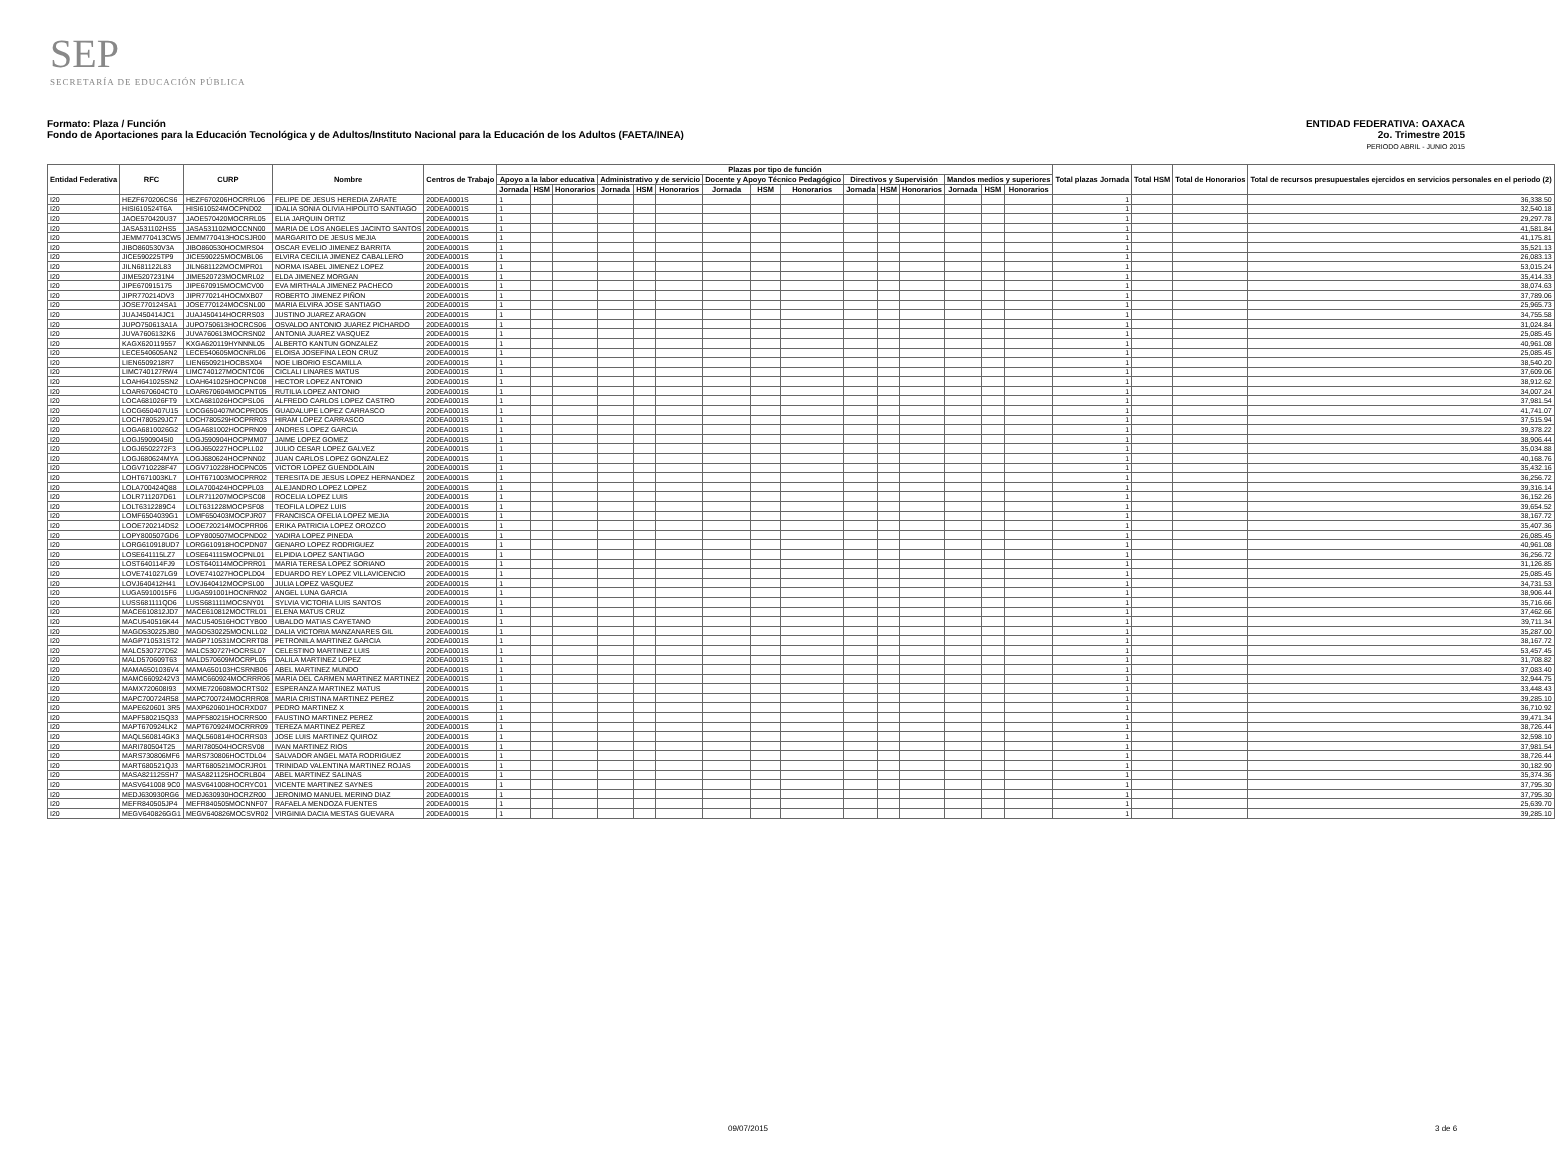SEP
SECRETARÍA DE EDUCACIÓN PÚBLICA
ENTIDAD FEDERATIVA: OAXACA
2o. Trimestre 2015
PERIODO ABRIL - JUNIO 2015
Formato: Plaza / Función
Fondo de Aportaciones para la Educación Tecnológica y de Adultos/Instituto Nacional para la Educación de los Adultos (FAETA/INEA)
| Entidad Federativa | RFC | CURP | Nombre | Centros de Trabajo | Plazas por tipo de función | | | | | | | | | | | | | | | Total plazas Jornada | Total HSM | Total de Honorarios | Total de recursos presupuestales ejercidos en servicios personales en el periodo (2) |
| --- | --- | --- | --- | --- | --- | --- | --- | --- | --- | --- | --- | --- | --- | --- | --- | --- | --- | --- | --- | --- | --- | --- | --- |
| | | | | | Apoyo a la labor educativa | | | Administrativo y de servicio | | | Docente y Apoyo Técnico Pedagógico | | | Directivos y Supervisión | | | Mandos medios y superiores | | | | | | |
| | | | | | Jornada | HSM | Honorarios | Jornada | HSM | Honorarios | Jornada | HSM | Honorarios | Jornada | HSM | Honorarios | Jornada | HSM | Honorarios | | | | |
| I20 | HEZF670206CS6 | HEZF670206HOCRRL06 | FELIPE DE JESUS HEREDIA ZARATE | 20DEA0001S | 1 | | | | | | | | | | | | | | | 1 | | | 36,338.50 |
| I20 | HISI610524T6A | HISI610524MOCPND02 | IDALIA SONIA OLIVIA HIPOLITO SANTIAGO | 20DEA0001S | 1 | | | | | | | | | | | | | | | 1 | | | 32,540.18 |
| I20 | JAOE570420U37 | JAOE570420MOCRRL05 | ELIA JARQUIN ORTIZ | 20DEA0001S | 1 | | | | | | | | | | | | | | | 1 | | | 29,297.78 |
| I20 | JASA531102HS5 | JASA531102MOCCNN00 | MARIA DE LOS ANGELES JACINTO SANTOS | 20DEA0001S | 1 | | | | | | | | | | | | | | | 1 | | | 41,581.84 |
| I20 | JEMM770413CW5 | JEMM770413HOCSJR00 | MARGARITO DE JESUS MEJIA | 20DEA0001S | 1 | | | | | | | | | | | | | | | 1 | | | 41,175.81 |
| I20 | JIBO860530V3A | JIBO860530HOCMRS04 | OSCAR EVELIO JIMENEZ BARRITA | 20DEA0001S | 1 | | | | | | | | | | | | | | | 1 | | | 35,521.13 |
| I20 | JICE590225TP9 | JICE590225MOCMBL06 | ELVIRA CECILIA JIMENEZ CABALLERO | 20DEA0001S | 1 | | | | | | | | | | | | | | | 1 | | | 26,083.13 |
| I20 | JILN681122L83 | JILN681122MOCMPR01 | NORMA ISABEL JIMENEZ LOPEZ | 20DEA0001S | 1 | | | | | | | | | | | | | | | 1 | | | 53,015.24 |
| I20 | JIME5207231N4 | JIME520723MOCMRL02 | ELDA JIMENEZ MORGAN | 20DEA0001S | 1 | | | | | | | | | | | | | | | 1 | | | 35,414.33 |
| I20 | JIPE670915175 | JIPE670915MOCMCV00 | EVA MIRTHALA JIMENEZ PACHECO | 20DEA0001S | 1 | | | | | | | | | | | | | | | 1 | | | 38,074.63 |
| I20 | JIPR770214DV3 | JIPR770214HOCMXB07 | ROBERTO JIMENEZ PIÑON | 20DEA0001S | 1 | | | | | | | | | | | | | | | 1 | | | 37,789.06 |
| I20 | JOSE770124SA1 | JOSE770124MOCSNL00 | MARIA ELVIRA JOSE SANTIAGO | 20DEA0001S | 1 | | | | | | | | | | | | | | | 1 | | | 25,965.73 |
| I20 | JUAJ450414JC1 | JUAJ450414HOCRRS03 | JUSTINO JUAREZ ARAGON | 20DEA0001S | 1 | | | | | | | | | | | | | | | 1 | | | 34,755.58 |
| I20 | JUPO750613A1A | JUPO750613HOCRCS06 | OSVALDO ANTONIO JUAREZ PICHARDO | 20DEA0001S | 1 | | | | | | | | | | | | | | | 1 | | | 31,024.84 |
| I20 | JUVA7606132K6 | JUVA760613MOCRSN02 | ANTONIA JUAREZ VASQUEZ | 20DEA0001S | 1 | | | | | | | | | | | | | | | 1 | | | 25,085.45 |
| I20 | KAGX620119557 | KXGA620119HYNNNL05 | ALBERTO KANTUN GONZALEZ | 20DEA0001S | 1 | | | | | | | | | | | | | | | 1 | | | 40,961.08 |
| I20 | LECE540605AN2 | LECE540605MOCNRL06 | ELOISA JOSEFINA LEON CRUZ | 20DEA0001S | 1 | | | | | | | | | | | | | | | 1 | | | 25,085.45 |
| I20 | LIEN6509218R7 | LIEN650921HOCBSX04 | NOE LIBORIO ESCAMILLA | 20DEA0001S | 1 | | | | | | | | | | | | | | | 1 | | | 38,540.20 |
| I20 | LIMC740127RW4 | LIMC740127MOCNTC06 | CICLALI LINARES MATUS | 20DEA0001S | 1 | | | | | | | | | | | | | | | 1 | | | 37,609.06 |
| I20 | LOAH641025SN2 | LOAH641025HOCPNC08 | HECTOR LOPEZ ANTONIO | 20DEA0001S | 1 | | | | | | | | | | | | | | | 1 | | | 38,912.62 |
| I20 | LOAR670604CT0 | LOAR670604MOCPNT05 | RUTILIA LOPEZ ANTONIO | 20DEA0001S | 1 | | | | | | | | | | | | | | | 1 | | | 34,007.24 |
| I20 | LOCA681026FT9 | LXCA681026HOCPSL06 | ALFREDO CARLOS LOPEZ CASTRO | 20DEA0001S | 1 | | | | | | | | | | | | | | | 1 | | | 37,981.54 |
| I20 | LOCG650407U15 | LOCG650407MOCPRD05 | GUADALUPE LOPEZ CARRASCO | 20DEA0001S | 1 | | | | | | | | | | | | | | | 1 | | | 41,741.07 |
| I20 | LOCH780529JC7 | LOCH780529HOCPRR03 | HIRAM LOPEZ CARRASCO | 20DEA0001S | 1 | | | | | | | | | | | | | | | 1 | | | 37,515.94 |
| I20 | LOGA6810026G2 | LOGA681002HOCPRN09 | ANDRES LOPEZ GARCIA | 20DEA0001S | 1 | | | | | | | | | | | | | | | 1 | | | 39,378.22 |
| I20 | LOGJ5909045I0 | LOGJ590904HOCPMM07 | JAIME LOPEZ GOMEZ | 20DEA0001S | 1 | | | | | | | | | | | | | | | 1 | | | 38,906.44 |
| I20 | LOGJ6502272F3 | LOGJ650227HOCPLL02 | JULIO CESAR LOPEZ GALVEZ | 20DEA0001S | 1 | | | | | | | | | | | | | | | 1 | | | 35,034.88 |
| I20 | LOGJ680624MYA | LOGJ680624HOCPNN02 | JUAN CARLOS LOPEZ GONZALEZ | 20DEA0001S | 1 | | | | | | | | | | | | | | | 1 | | | 40,168.76 |
| I20 | LOGV710228F47 | LOGV710228HOCPNC05 | VICTOR LOPEZ GUENDOLAIN | 20DEA0001S | 1 | | | | | | | | | | | | | | | 1 | | | 35,432.16 |
| I20 | LOHT671003KL7 | LOHT671003MOCPRR02 | TERESITA DE JESUS LOPEZ HERNANDEZ | 20DEA0001S | 1 | | | | | | | | | | | | | | | 1 | | | 36,256.72 |
| I20 | LOLA700424Q88 | LOLA700424HOCPPL03 | ALEJANDRO LOPEZ LOPEZ | 20DEA0001S | 1 | | | | | | | | | | | | | | | 1 | | | 39,316.14 |
| I20 | LOLR711207D61 | LOLR711207MOCPSC08 | ROCELIA LOPEZ LUIS | 20DEA0001S | 1 | | | | | | | | | | | | | | | 1 | | | 36,152.26 |
| I20 | LOLT6312289C4 | LOLT631228MOCPSF08 | TEOFILA LOPEZ LUIS | 20DEA0001S | 1 | | | | | | | | | | | | | | | 1 | | | 39,654.52 |
| I20 | LOMF6504039G1 | LOMF650403MOCPJR07 | FRANCISCA OFELIA LOPEZ MEJIA | 20DEA0001S | 1 | | | | | | | | | | | | | | | 1 | | | 38,167.72 |
| I20 | LOOE720214DS2 | LOOE720214MOCPRR06 | ERIKA PATRICIA LOPEZ OROZCO | 20DEA0001S | 1 | | | | | | | | | | | | | | | 1 | | | 35,407.36 |
| I20 | LOPY800507GD6 | LOPY800507MOCPND02 | YADIRA LOPEZ PINEDA | 20DEA0001S | 1 | | | | | | | | | | | | | | | 1 | | | 26,085.45 |
| I20 | LORG610918UD7 | LORG610918HOCPDN07 | GENARO LOPEZ RODRIGUEZ | 20DEA0001S | 1 | | | | | | | | | | | | | | | 1 | | | 40,961.08 |
| I20 | LOSE641115LZ7 | LOSE641115MOCPNL01 | ELPIDIA LOPEZ SANTIAGO | 20DEA0001S | 1 | | | | | | | | | | | | | | | 1 | | | 36,256.72 |
| I20 | LOST640114FJ9 | LOST640114MOCPRR01 | MARIA TERESA LOPEZ SORIANO | 20DEA0001S | 1 | | | | | | | | | | | | | | | 1 | | | 31,126.85 |
| I20 | LOVE741027LG9 | LOVE741027HOCPLD04 | EDUARDO REY LOPEZ VILLAVICENCIO | 20DEA0001S | 1 | | | | | | | | | | | | | | | 1 | | | 25,085.45 |
| I20 | LOVJ640412H41 | LOVJ640412MOCPSL00 | JULIA LOPEZ VASQUEZ | 20DEA0001S | 1 | | | | | | | | | | | | | | | 1 | | | 34,731.53 |
| I20 | LUGA5910015F6 | LUGA591001HOCNRN02 | ANGEL LUNA GARCIA | 20DEA0001S | 1 | | | | | | | | | | | | | | | 1 | | | 38,906.44 |
| I20 | LUSS681111QD6 | LUSS681111MOCSNY01 | SYLVIA VICTORIA LUIS SANTOS | 20DEA0001S | 1 | | | | | | | | | | | | | | | 1 | | | 35,716.66 |
| I20 | MACE610812JD7 | MACE610812MOCTRL01 | ELENA MATUS CRUZ | 20DEA0001S | 1 | | | | | | | | | | | | | | | 1 | | | 37,462.66 |
| I20 | MACU540516K44 | MACU540516HOCTYB00 | UBALDO MATIAS CAYETANO | 20DEA0001S | 1 | | | | | | | | | | | | | | | 1 | | | 39,711.34 |
| I20 | MAGD530225JB0 | MAGD530225MOCNLL02 | DALIA VICTORIA MANZANARES GIL | 20DEA0001S | 1 | | | | | | | | | | | | | | | 1 | | | 35,287.00 |
| I20 | MAGP710531ST2 | MAGP710531MOCRRT08 | PETRONILA MARTINEZ GARCIA | 20DEA0001S | 1 | | | | | | | | | | | | | | | 1 | | | 38,167.72 |
| I20 | MALC530727D52 | MALC530727HOCRSL07 | CELESTINO MARTINEZ LUIS | 20DEA0001S | 1 | | | | | | | | | | | | | | | 1 | | | 53,457.45 |
| I20 | MALD570609T63 | MALD570609MOCRPL05 | DALILA MARTINEZ LOPEZ | 20DEA0001S | 1 | | | | | | | | | | | | | | | 1 | | | 31,708.82 |
| I20 | MAMA6501036V4 | MAMA650103HCSRNB06 | ABEL MARTINEZ MUNDO | 20DEA0001S | 1 | | | | | | | | | | | | | | | 1 | | | 37,083.40 |
| I20 | MAMC6609242V3 | MAMC660924MOCRRR06 | MARIA DEL CARMEN MARTINEZ MARTINEZ | 20DEA0001S | 1 | | | | | | | | | | | | | | | 1 | | | 32,944.75 |
| I20 | MAMX720608I93 | MXME720608MOCRTS02 | ESPERANZA MARTINEZ MATUS | 20DEA0001S | 1 | | | | | | | | | | | | | | | 1 | | | 33,448.43 |
| I20 | MAPC700724R58 | MAPC700724MOCRRR08 | MARIA CRISTINA MARTINEZ PEREZ | 20DEA0001S | 1 | | | | | | | | | | | | | | | 1 | | | 39,285.10 |
| I20 | MAPE620601 3R5 | MAXP620601HOCRXD07 | PEDRO MARTINEZ X | 20DEA0001S | 1 | | | | | | | | | | | | | | | 1 | | | 36,710.92 |
| I20 | MAPF580215Q33 | MAPF580215HOCRRS00 | FAUSTINO MARTINEZ PEREZ | 20DEA0001S | 1 | | | | | | | | | | | | | | | 1 | | | 39,471.34 |
| I20 | MAPT670924LK2 | MAPT670924MOCRRR09 | TEREZA MARTINEZ PEREZ | 20DEA0001S | 1 | | | | | | | | | | | | | | | 1 | | | 38,726.44 |
| I20 | MAQL560814GK3 | MAQL560814HOCRRS03 | JOSE LUIS MARTINEZ QUIROZ | 20DEA0001S | 1 | | | | | | | | | | | | | | | 1 | | | 32,598.10 |
| I20 | MARI780504T25 | MARI780504HOCRSV08 | IVAN MARTINEZ RIOS | 20DEA0001S | 1 | | | | | | | | | | | | | | | 1 | | | 37,981.54 |
| I20 | MARS730806MF6 | MARS730806HOCTDL04 | SALVADOR ANGEL MATA RODRIGUEZ | 20DEA0001S | 1 | | | | | | | | | | | | | | | 1 | | | 38,726.44 |
| I20 | MART680521QJ3 | MART680521MOCRJR01 | TRINIDAD VALENTINA MARTINEZ ROJAS | 20DEA0001S | 1 | | | | | | | | | | | | | | | 1 | | | 30,182.90 |
| I20 | MASA821125SH7 | MASA821125HOCRLB04 | ABEL MARTINEZ SALINAS | 20DEA0001S | 1 | | | | | | | | | | | | | | | 1 | | | 35,374.36 |
| I20 | MASV641008 9C0 | MASV641008HOCRYC01 | VICENTE MARTINEZ SAYNES | 20DEA0001S | 1 | | | | | | | | | | | | | | | 1 | | | 37,795.30 |
| I20 | MEDJ630930RG6 | MEDJ630930HOCRZR00 | JERONIMO MANUEL MERINO DIAZ | 20DEA0001S | 1 | | | | | | | | | | | | | | | 1 | | | 37,795.30 |
| I20 | MEFR840505JP4 | MEFR840505MOCNNF07 | RAFAELA MENDOZA FUENTES | 20DEA0001S | 1 | | | | | | | | | | | | | | | 1 | | | 25,639.70 |
| I20 | MEGV640826GG1 | MEGV640826MOCSVR02 | VIRGINIA DACIA MESTAS GUEVARA | 20DEA0001S | 1 | | | | | | | | | | | | | | | 1 | | | 39,285.10 |
09/07/2015 3 de 6